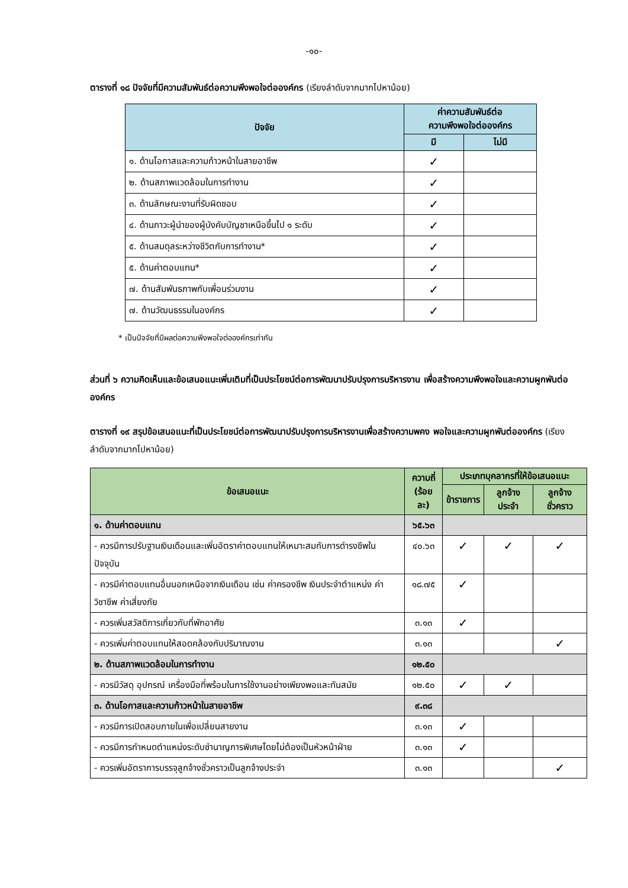-๑๐-
ตารางที่ ๑๘ ปัจจัยที่มีความสัมพันธ์ต่อความพึงพอใจต่อองค์กร (เรียงลำดับจากมากไปหาน้อย)
| ปัจจัย | ค่าความสัมพันธ์ต่อ ความพึงพอใจต่อองค์กร | |
| --- | --- | --- |
| | มี | ไม่มี |
| ๑. ด้านโอกาสและความก้าวหน้าในสายอาชีพ | ✓ | |
| ๒. ด้านสภาพแวดล้อมในการทำงาน | ✓ | |
| ๓. ด้านลักษณะงานที่รับผิดชอบ | ✓ | |
| ๔. ด้านภาวะผู้นำของผู้บังคับบัญชาเหนือขึ้นไป ๑ ระดับ | ✓ | |
| ๕. ด้านสมดุลระหว่างชีวิตกับการทำงาน* | ✓ | |
| ๕. ด้านค่าตอบแทน* | ✓ | |
| ๗. ด้านสัมพันธภาพกับเพื่อนร่วมงาน | ✓ | |
| ๗. ด้านวัฒนธรรมในองค์กร | ✓ | |
* เป็นปัจจัยที่มีผลต่อความพึงพอใจต่อองค์กรเท่ากัน
ส่วนที่ ๖ ความคิดเห็นและข้อเสนอแนะเพิ่มเติมที่เป็นประโยชน์ต่อการพัฒนาปรับปรุงการบริหารงาน เพื่อสร้างความพึงพอใจและความผูกพันต่อองค์กร
ตารางที่ ๑๙ สรุปข้อเสนอแนะที่เป็นประโยชน์ต่อการพัฒนาปรับปรุงการบริหารงานเพื่อสร้างความพคง พอใจและความผูกพันต่อองค์กร (เรียงลำดับจากมากไปหาน้อย)
| ข้อเสนอแนะ | ความถี่ (ร้อยละ) | ประเภทบุคลากรที่ให้ข้อเสนอแนะ | | |
| --- | --- | --- | --- | --- |
| | | ข้าราชการ | ลูกจ้างประจำ | ลูกจ้างชั่วคราว |
| ๑. ด้านค่าตอบแทน | ๖๕.๖๓ | | | |
| - ควรมีการปรับฐานเงินเดือนและเพิ่มอัตราค่าตอบแทนให้เหมาะสมกับการดำรงชีพในปัจจุบัน | ๔๐.๖๓ | ✓ | ✓ | ✓ |
| - ควรมีค่าตอบแทนอื่นนอกเหนือจากเงินเดือน เช่น ค่าครองชีพ เงินประจำตำแหน่ง ค่าวิชาชีพ ค่าเสี่ยงภัย | ๑๘.๗๕ | ✓ | | |
| - ควรเพิ่มสวัสดิการเกี่ยวกับที่พักอาศัย | ๓.๑๓ | ✓ | | |
| - ควรเพิ่มค่าตอบแทนให้สอดคล้องกับปริมาณงาน | ๓.๑๓ | | | ✓ |
| ๒. ด้านสภาพแวดล้อมในการทำงาน | ๑๒.๕๐ | | | |
| - ควรมีวัสดุ อุปกรณ์ เครื่องมือที่พร้อมในการใช้งานอย่างเพียงพอและทันสมัย | ๑๒.๕๐ | ✓ | ✓ | |
| ๓. ด้านโอกาสและความก้าวหน้าในสายอาชีพ | ๙.๓๘ | | | |
| - ควรมีการเปิดสอบภายในเพื่อเปลี่ยนสายงาน | ๓.๑๓ | ✓ | | |
| - ควรมีการกำหนดตำแหน่งระดับชำนาญการพิเศษโดยไม่ต้องเป็นหัวหน้าฝ่าย | ๓.๑๓ | ✓ | | |
| - ควรเพิ่มอัตราการบรรจุลูกจ้างชั่วคราวเป็นลูกจ้างประจำ | ๓.๑๓ | | | ✓ |